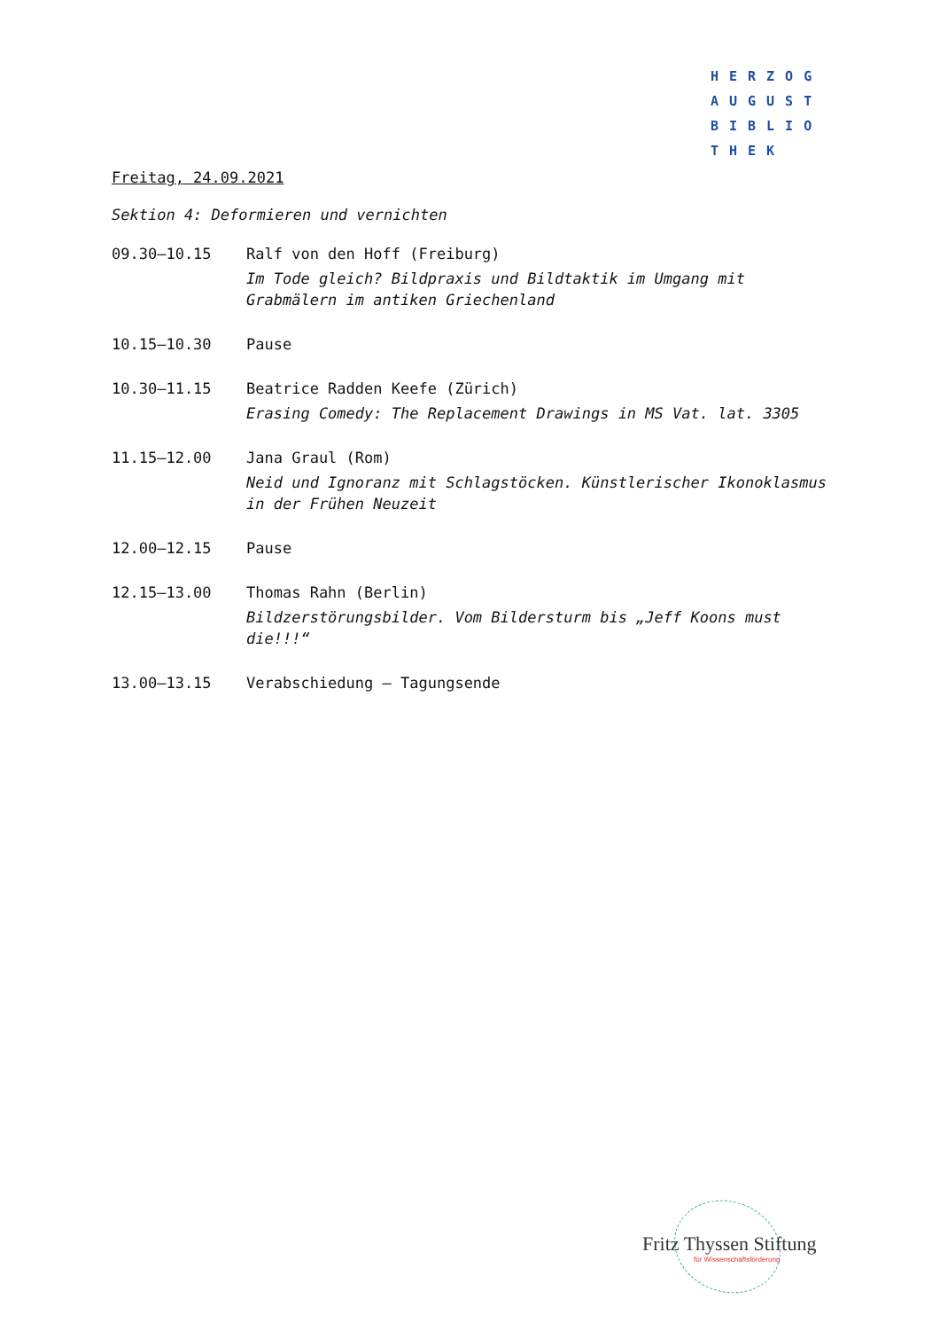HERZOG
AUGUST
BIBLIO
THEK
Freitag, 24.09.2021
Sektion 4: Deformieren und vernichten
| 09.30–10.15 | Ralf von den Hoff (Freiburg) Im Tode gleich? Bildpraxis und Bildtaktik im Umgang mit Grabmälern im antiken Griechenland |
| 10.15–10.30 | Pause |
| 10.30–11.15 | Beatrice Radden Keefe (Zürich) Erasing Comedy: The Replacement Drawings in MS Vat. lat. 3305 |
| 11.15–12.00 | Jana Graul (Rom) Neid und Ignoranz mit Schlagstöcken. Künstlerischer Ikonoklasmus in der Frühen Neuzeit |
| 12.00–12.15 | Pause |
| 12.15–13.00 | Thomas Rahn (Berlin) Bildzerstörungsbilder. Vom Bildersturm bis „Jeff Koons must die!!!“ |
| 13.00–13.15 | Verabschiedung – Tagungsende |
Fritz Thyssen Stiftung
für Wissenschaftsförderung